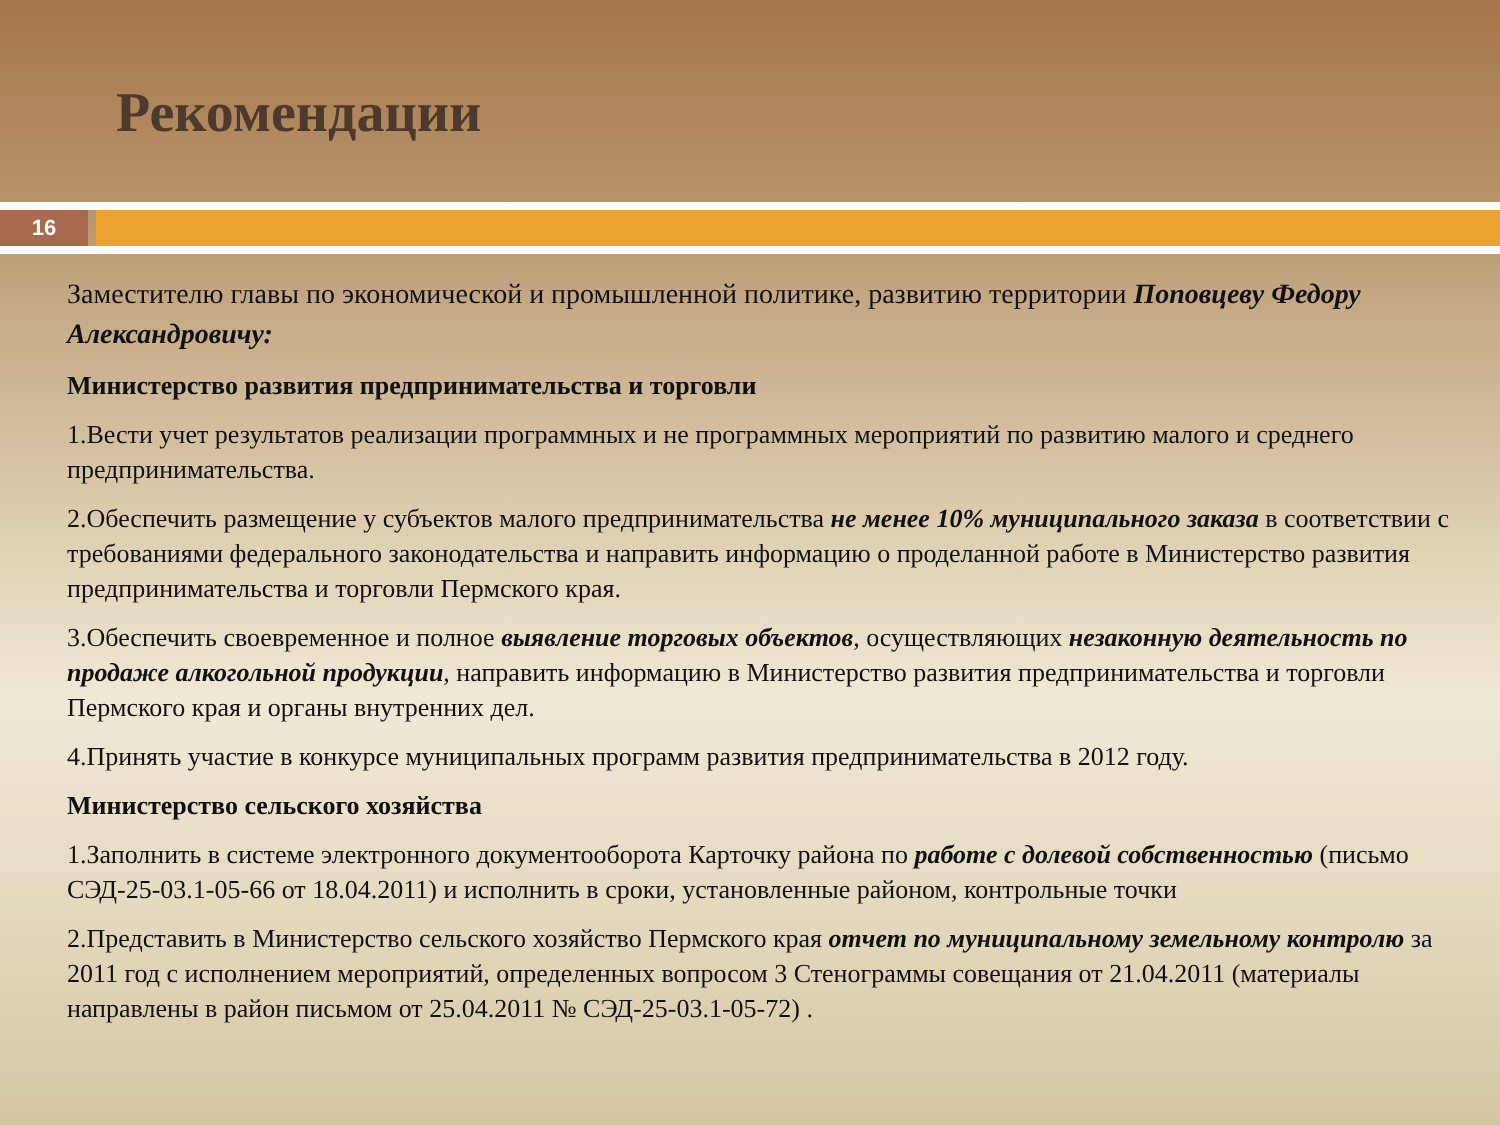Рекомендации
16
Заместителю главы по экономической и промышленной политике, развитию территории Поповцеву Федору Александровичу:
Министерство развития предпринимательства и торговли
1.Вести учет результатов реализации программных и не программных мероприятий по развитию малого и среднего предпринимательства.
2.Обеспечить размещение у субъектов малого предпринимательства не менее 10% муниципального заказа в соответствии с требованиями федерального законодательства и направить информацию о проделанной работе в Министерство развития предпринимательства и торговли Пермского края.
3.Обеспечить своевременное и полное выявление торговых объектов, осуществляющих незаконную деятельность по продаже алкогольной продукции, направить информацию в Министерство развития предпринимательства и торговли Пермского края и органы внутренних дел.
4.Принять участие в конкурсе муниципальных программ развития предпринимательства в 2012 году.
Министерство сельского хозяйства
1.Заполнить в системе электронного документооборота Карточку района по работе с долевой собственностью (письмо СЭД-25-03.1-05-66 от 18.04.2011) и исполнить в сроки, установленные районом, контрольные точки
2.Представить в Министерство сельского хозяйство Пермского края отчет по муниципальному земельному контролю за 2011 год с исполнением мероприятий, определенных вопросом 3 Стенограммы совещания от 21.04.2011 (материалы направлены в район письмом от 25.04.2011 № СЭД-25-03.1-05-72) .